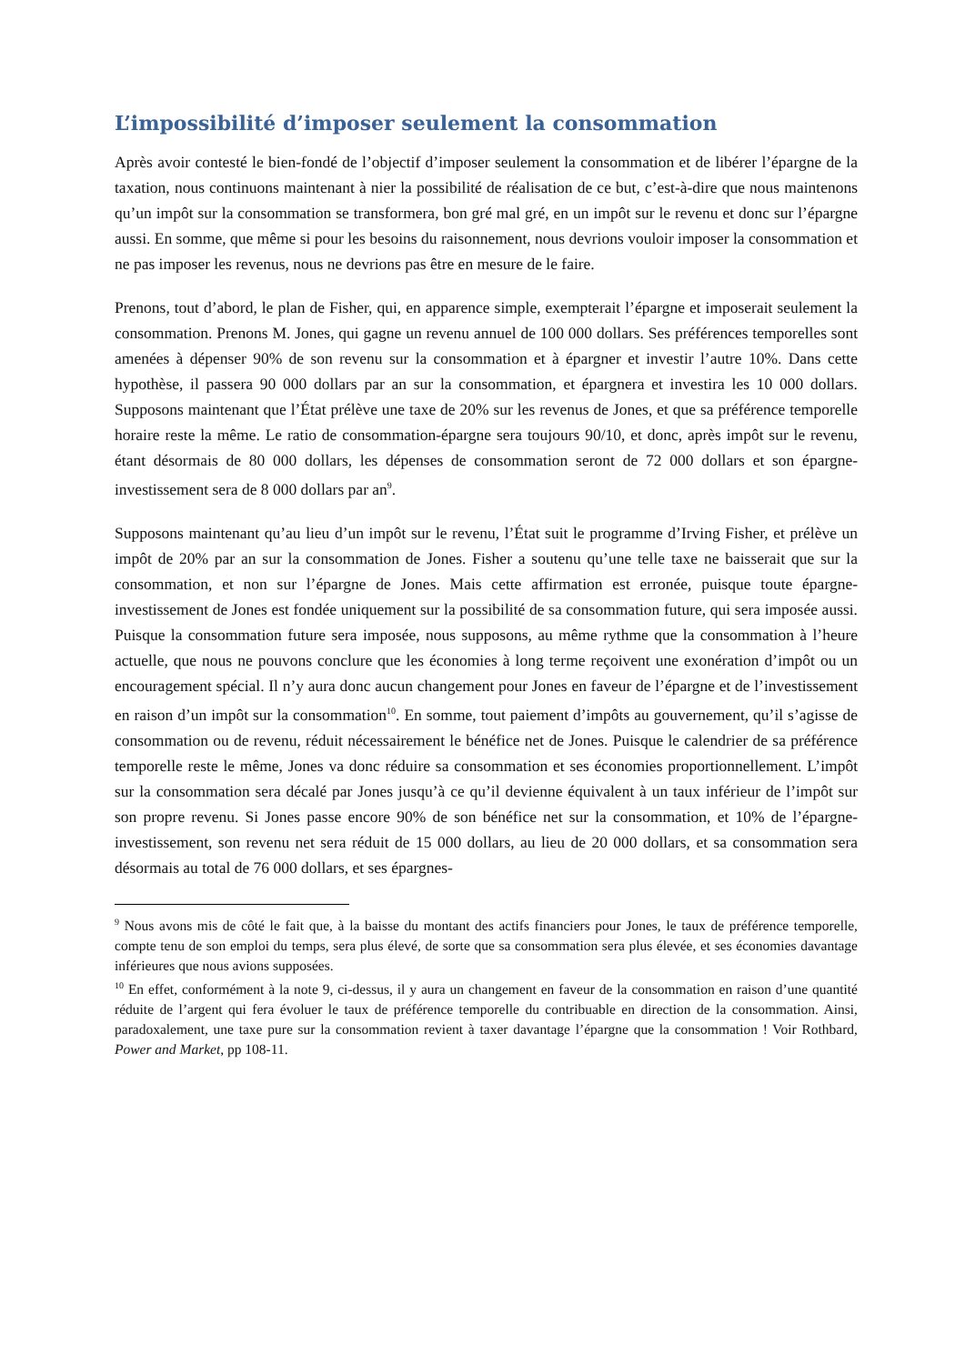L’impossibilité d’imposer seulement la consommation
Après avoir contesté le bien-fondé de l’objectif d’imposer seulement la consommation et de libérer l’épargne de la taxation, nous continuons maintenant à nier la possibilité de réalisation de ce but, c’est-à-dire que nous maintenons qu’un impôt sur la consommation se transformera, bon gré mal gré, en un impôt sur le revenu et donc sur l’épargne aussi. En somme, que même si pour les besoins du raisonnement, nous devrions vouloir imposer la consommation et ne pas imposer les revenus, nous ne devrions pas être en mesure de le faire.
Prenons, tout d’abord, le plan de Fisher, qui, en apparence simple, exempterait l’épargne et imposerait seulement la consommation. Prenons M. Jones, qui gagne un revenu annuel de 100 000 dollars. Ses préférences temporelles sont amenées à dépenser 90% de son revenu sur la consommation et à épargner et investir l’autre 10%. Dans cette hypothèse, il passera 90 000 dollars par an sur la consommation, et épargnera et investira les 10 000 dollars. Supposons maintenant que l’État prélève une taxe de 20% sur les revenus de Jones, et que sa préférence temporelle horaire reste la même. Le ratio de consommation-épargne sera toujours 90/10, et donc, après impôt sur le revenu, étant désormais de 80 000 dollars, les dépenses de consommation seront de 72 000 dollars et son épargne-investissement sera de 8 000 dollars par an<sup>9</sup>.
Supposons maintenant qu’au lieu d’un impôt sur le revenu, l’État suit le programme d’Irving Fisher, et prélève un impôt de 20% par an sur la consommation de Jones. Fisher a soutenu qu’une telle taxe ne baisserait que sur la consommation, et non sur l’épargne de Jones. Mais cette affirmation est erronée, puisque toute épargne-investissement de Jones est fondée uniquement sur la possibilité de sa consommation future, qui sera imposée aussi. Puisque la consommation future sera imposée, nous supposons, au même rythme que la consommation à l’heure actuelle, que nous ne pouvons conclure que les économies à long terme reçoivent une exonération d’impôt ou un encouragement spécial. Il n’y aura donc aucun changement pour Jones en faveur de l’épargne et de l’investissement en raison d’un impôt sur la consommation<sup>10</sup>. En somme, tout paiement d’impôts au gouvernement, qu’il s’agisse de consommation ou de revenu, réduit nécessairement le bénéfice net de Jones. Puisque le calendrier de sa préférence temporelle reste le même, Jones va donc réduire sa consommation et ses économies proportionnellement. L’impôt sur la consommation sera décalé par Jones jusqu’à ce qu’il devienne équivalent à un taux inférieur de l’impôt sur son propre revenu. Si Jones passe encore 90% de son bénéfice net sur la consommation, et 10% de l’épargne-investissement, son revenu net sera réduit de 15 000 dollars, au lieu de 20 000 dollars, et sa consommation sera désormais au total de 76 000 dollars, et ses épargnes-
<sup>9</sup> Nous avons mis de côté le fait que, à la baisse du montant des actifs financiers pour Jones, le taux de préférence temporelle, compte tenu de son emploi du temps, sera plus élevé, de sorte que sa consommation sera plus élevée, et ses économies davantage inférieures que nous avions supposées.
<sup>10</sup> En effet, conformément à la note 9, ci-dessus, il y aura un changement en faveur de la consommation en raison d’une quantité réduite de l’argent qui fera évoluer le taux de préférence temporelle du contribuable en direction de la consommation. Ainsi, paradoxalement, une taxe pure sur la consommation revient à taxer davantage l’épargne que la consommation ! Voir Rothbard, Power and Market, pp 108-11.